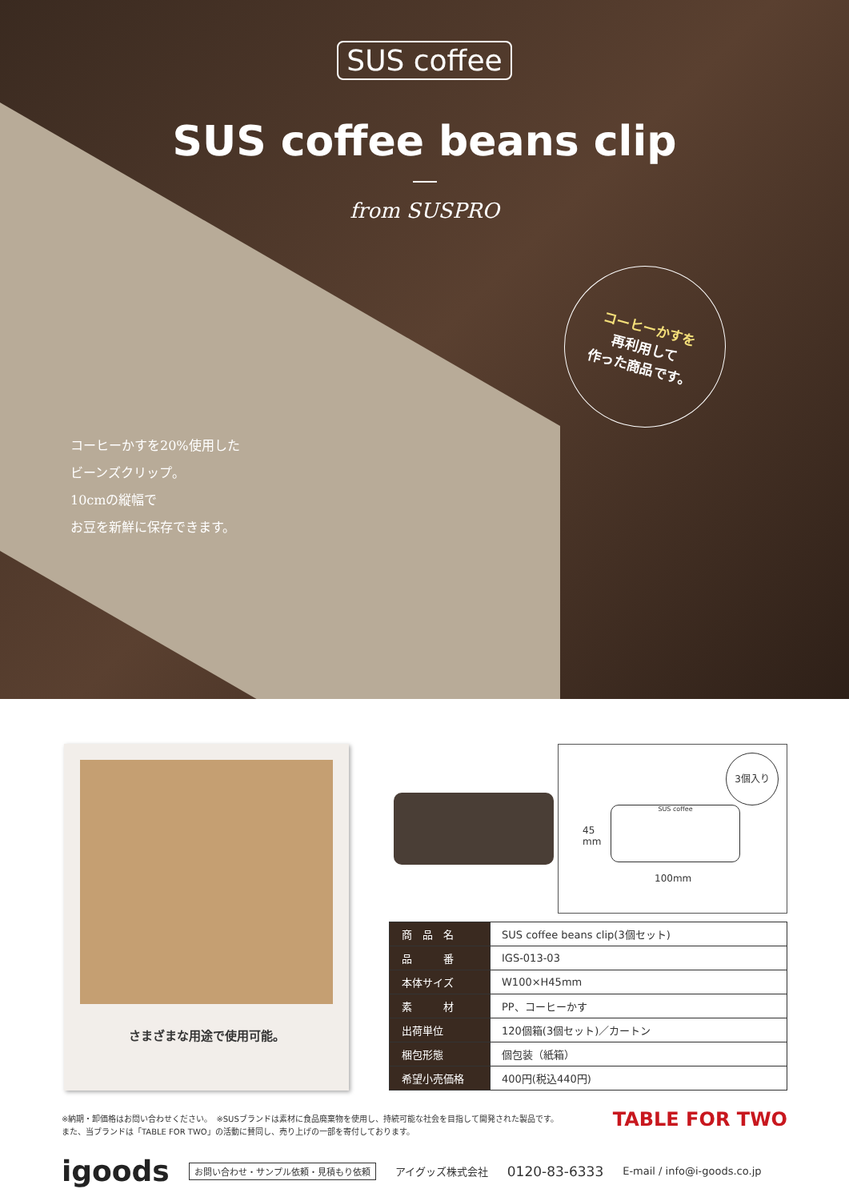SUS coffee
SUS coffee beans clip
from SUSPRO
コーヒーかすを
再利用して
作った商品です。
コーヒーかすを20%使用した
ビーンズクリップ。
10cmの縦幅で
お豆を新鮮に保存できます。
さまざまな用途で使用可能。
3個入り
45
mm
SUS coffee
100mm
| 商 品 名 | SUS coffee beans clip(3個セット) |
| 品 番 | IGS-013-03 |
| 本体サイズ | W100×H45mm |
| 素 材 | PP、コーヒーかす |
| 出荷単位 | 120個箱(3個セット)／カートン |
| 梱包形態 | 個包装（紙箱） |
| 希望小売価格 | 400円(税込440円) |
※納期・卸価格はお問い合わせください。　※SUSブランドは素材に食品廃棄物を使用し、持続可能な社会を目指して開発された製品です。
また、当ブランドは「TABLE FOR TWO」の活動に賛同し、売り上げの一部を寄付しております。
TABLE FOR TWO
igoods お問い合わせ・サンプル依頼・見積もり依頼 アイグッズ株式会社 0120-83-6333 E-mail / info@i-goods.co.jp